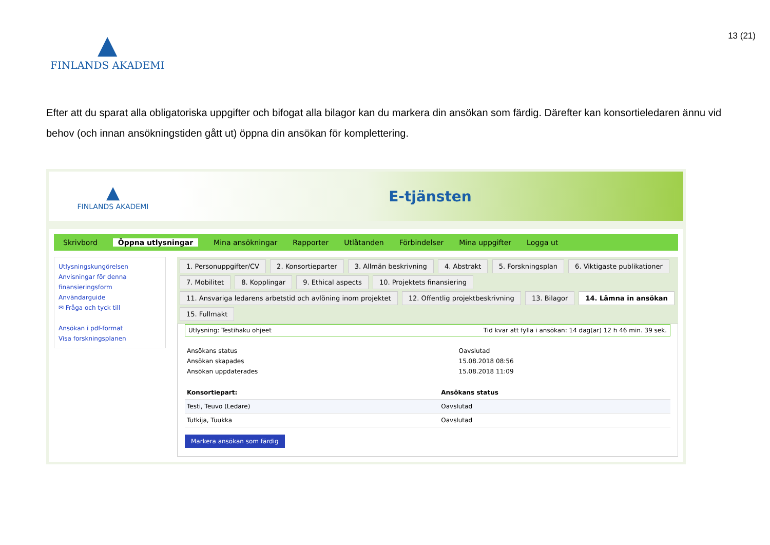▲
FINLANDS AKADEMI
13 (21)
Efter att du sparat alla obligatoriska uppgifter och bifogat alla bilagor kan du markera din ansökan som färdig. Därefter kan konsortieledaren ännu vid behov (och innan ansökningstiden gått ut) öppna din ansökan för komplettering.
▲
FINLANDS AKADEMI
E-tjänsten
Skrivbord Öppna utlysningar Mina ansökningar Rapporter Utlåtanden Förbindelser Mina uppgifter Logga ut
Utlysningskungörelsen
Anvisningar för denna finansieringsform
Användarguide
✉ Fråga och tyck till
Ansökan i pdf-format
Visa forskningsplanen
1. Personuppgifter/CV 2. Konsortieparter 3. Allmän beskrivning 4. Abstrakt 5. Forskningsplan 6. Viktigaste publikationer 7. Mobilitet 8. Kopplingar 9. Ethical aspects 10. Projektets finansiering 11. Ansvariga ledarens arbetstid och avlöning inom projektet 12. Offentlig projektbeskrivning 13. Bilagor 14. Lämna in ansökan 15. Fullmakt
Utlysning: Testihaku ohjeet Tid kvar att fylla i ansökan: 14 dag(ar) 12 h 46 min. 39 sek.
| Ansökans status | Oavslutad |
| Ansökan skapades | 15.08.2018 08:56 |
| Ansökan uppdaterades | 15.08.2018 11:09 |
| Konsortiepart: | Ansökans status |
| --- | --- |
| Testi, Teuvo (Ledare) | Oavslutad |
| Tutkija, Tuukka | Oavslutad |
Markera ansökan som färdig